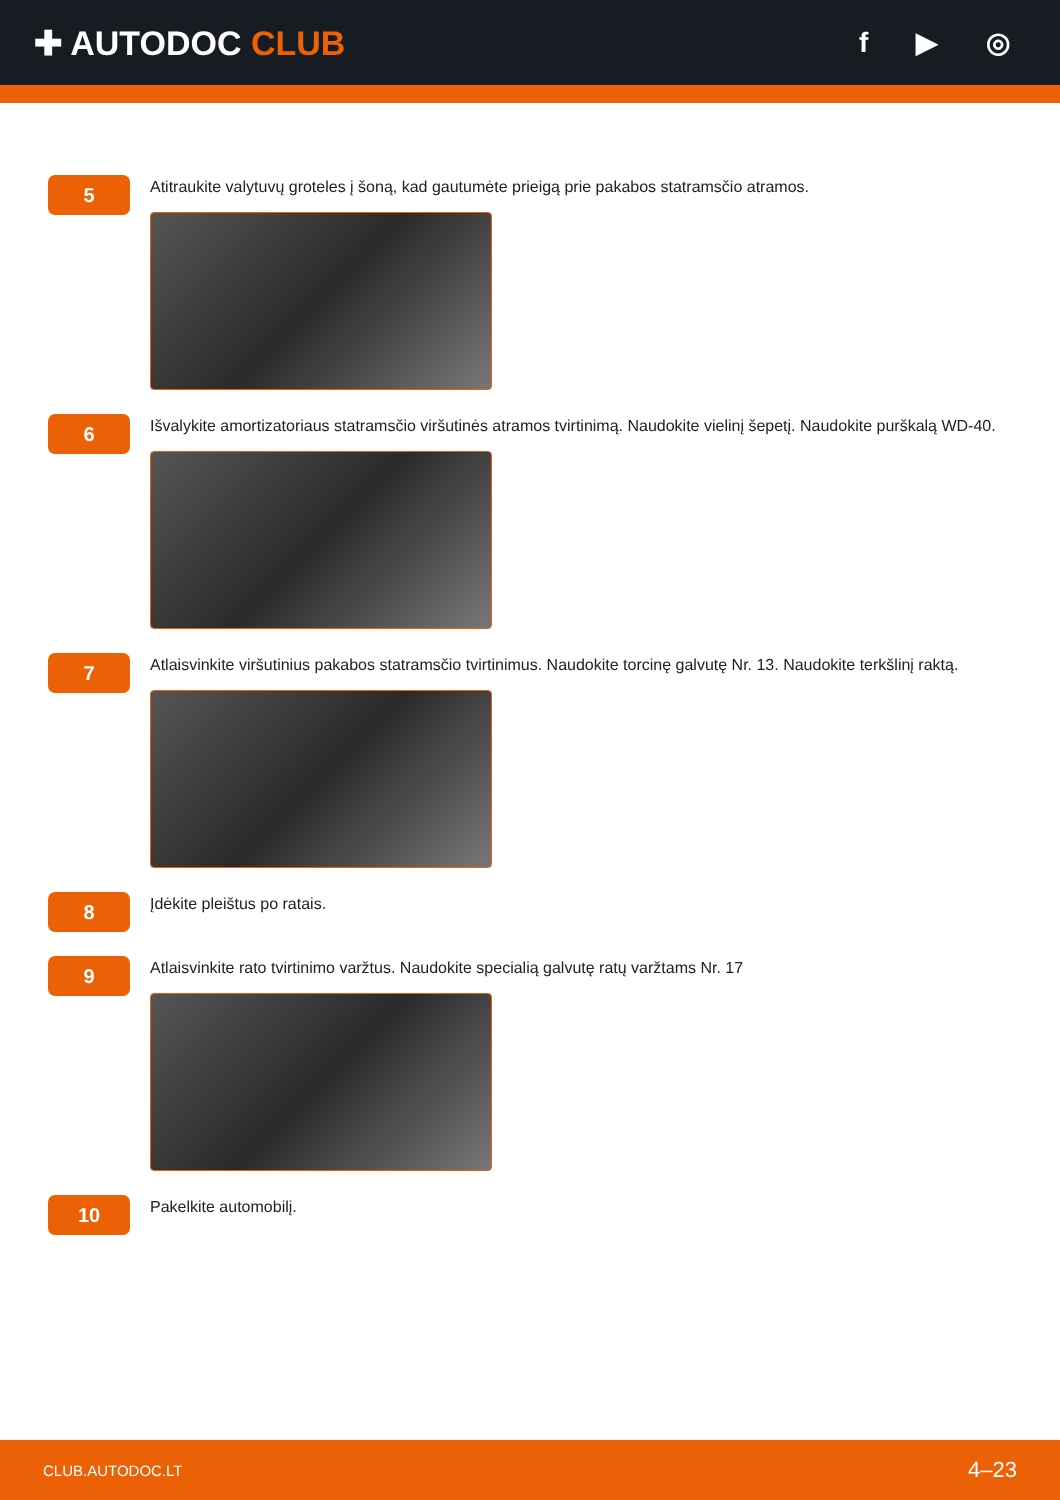✚ AUTODOC CLUB
f ▶ ◎
5
Atitraukite valytuvų groteles į šoną, kad gautumėte prieigą prie pakabos statramsčio atramos.
6
Išvalykite amortizatoriaus statramsčio viršutinės atramos tvirtinimą. Naudokite vielinį šepetį. Naudokite purškalą WD-40.
7
Atlaisvinkite viršutinius pakabos statramsčio tvirtinimus. Naudokite torcinę galvutę Nr. 13. Naudokite terkšlinį raktą.
8
Įdėkite pleištus po ratais.
9
Atlaisvinkite rato tvirtinimo varžtus. Naudokite specialią galvutę ratų varžtams Nr. 17
10
Pakelkite automobilį.
CLUB.AUTODOC.LT 4–23